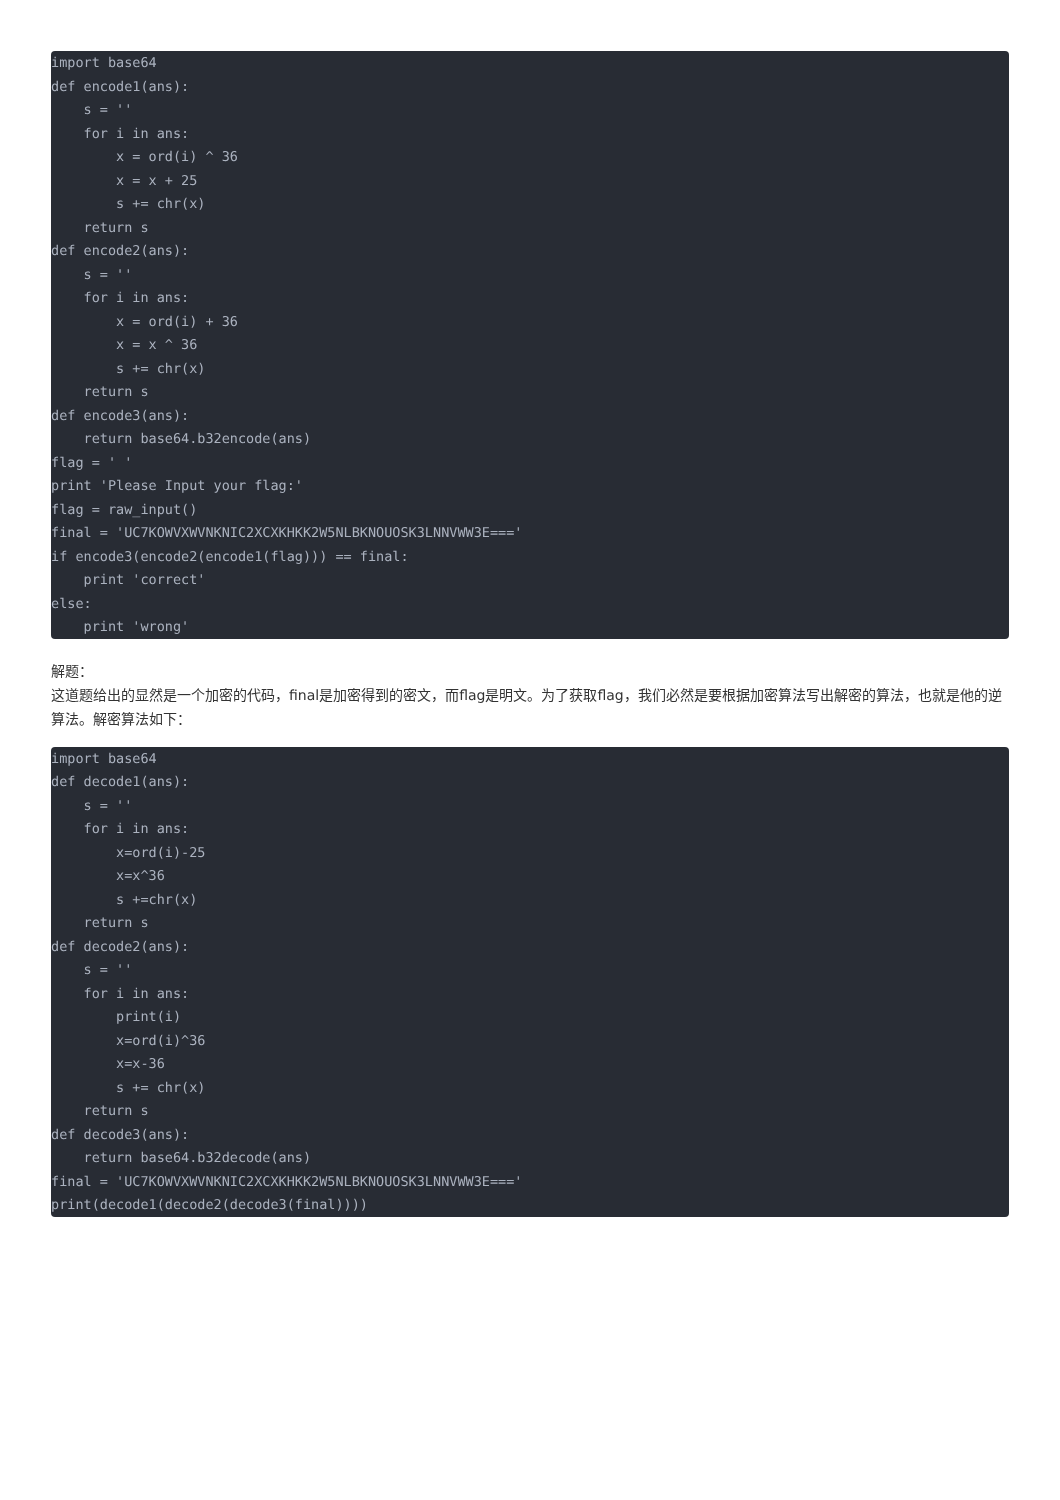import base64
def encode1(ans):
    s = ''
    for i in ans:
        x = ord(i) ^ 36
        x = x + 25
        s += chr(x)
    return s
def encode2(ans):
    s = ''
    for i in ans:
        x = ord(i) + 36
        x = x ^ 36
        s += chr(x)
    return s
def encode3(ans):
    return base64.b32encode(ans)
flag = ' '
print 'Please Input your flag:'
flag = raw_input()
final = 'UC7KOWVXWVNKNIC2XCXKHKK2W5NLBKNOUOSK3LNNVWW3E==='
if encode3(encode2(encode1(flag))) == final:
    print 'correct'
else:
    print 'wrong'
解题：
这道题给出的显然是一个加密的代码，final是加密得到的密文，而flag是明文。为了获取flag，我们必然是要根据加密算法写出解密的算法，也就是他的逆算法。解密算法如下：
import base64
def decode1(ans):
    s = ''
    for i in ans:
        x=ord(i)-25
        x=x^36
        s +=chr(x)
    return s
def decode2(ans):
    s = ''
    for i in ans:
        print(i)
        x=ord(i)^36
        x=x-36
        s += chr(x)
    return s
def decode3(ans):
    return base64.b32decode(ans)
final = 'UC7KOWVXWVNKNIC2XCXKHKK2W5NLBKNOUOSK3LNNVWW3E==='
print(decode1(decode2(decode3(final))))